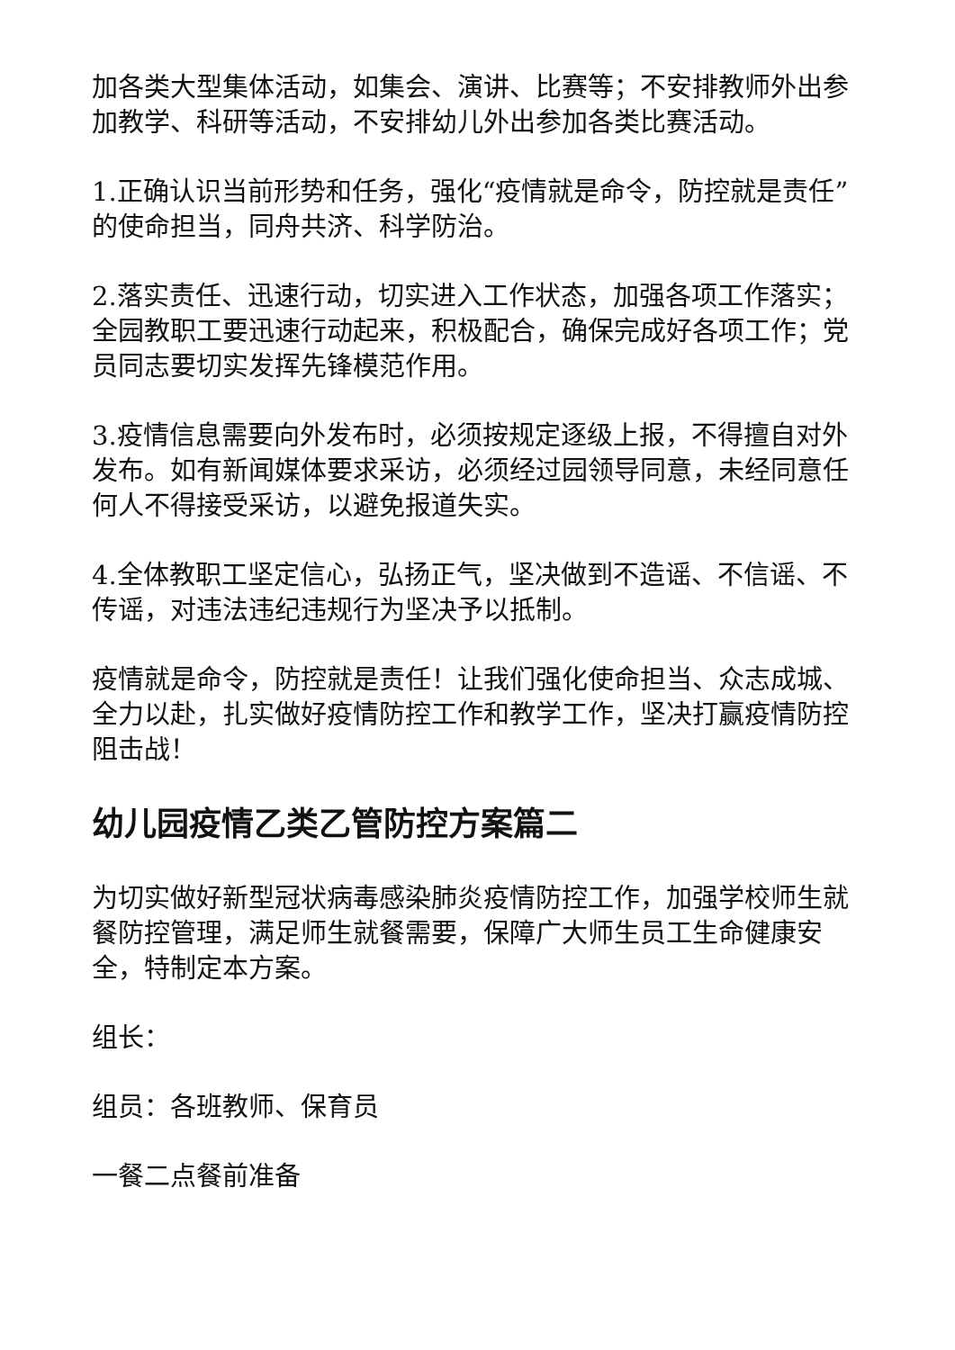加各类大型集体活动，如集会、演讲、比赛等；不安排教师外出参加教学、科研等活动，不安排幼儿外出参加各类比赛活动。
1.正确认识当前形势和任务，强化“疫情就是命令，防控就是责任”的使命担当，同舟共济、科学防治。
2.落实责任、迅速行动，切实进入工作状态，加强各项工作落实；全园教职工要迅速行动起来，积极配合，确保完成好各项工作；党员同志要切实发挥先锋模范作用。
3.疫情信息需要向外发布时，必须按规定逐级上报，不得擅自对外发布。如有新闻媒体要求采访，必须经过园领导同意，未经同意任何人不得接受采访，以避免报道失实。
4.全体教职工坚定信心，弘扬正气，坚决做到不造谣、不信谣、不传谣，对违法违纪违规行为坚决予以抵制。
疫情就是命令，防控就是责任！让我们强化使命担当、众志成城、全力以赴，扎实做好疫情防控工作和教学工作，坚决打赢疫情防控阻击战！
幼儿园疫情乙类乙管防控方案篇二
为切实做好新型冠状病毒感染肺炎疫情防控工作，加强学校师生就餐防控管理，满足师生就餐需要，保障广大师生员工生命健康安全，特制定本方案。
组长：
组员：各班教师、保育员
一餐二点餐前准备